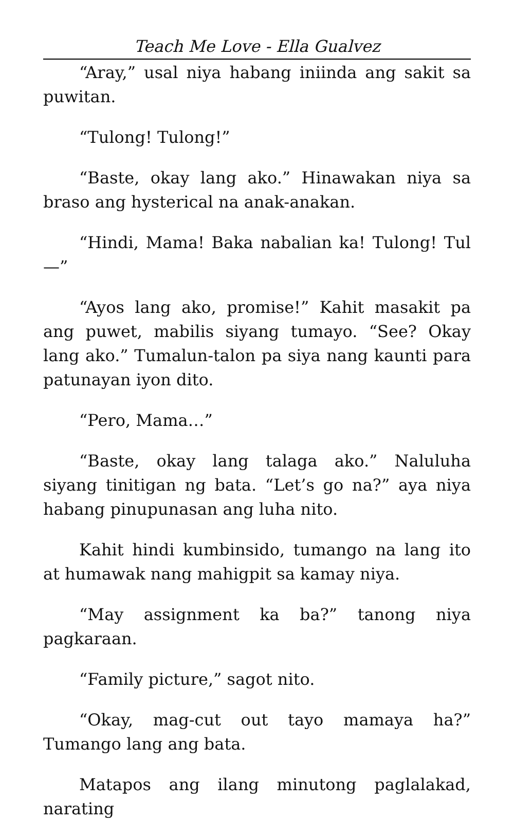Teach Me Love - Ella Gualvez
“Aray,” usal niya habang iniinda ang sakit sa puwitan.
“Tulong! Tulong!”
“Baste, okay lang ako.” Hinawakan niya sa braso ang hysterical na anak-anakan.
“Hindi, Mama! Baka nabalian ka! Tulong! Tul—”
“Ayos lang ako, promise!” Kahit masakit pa ang puwet, mabilis siyang tumayo. “See? Okay lang ako.” Tumalun-talon pa siya nang kaunti para patunayan iyon dito.
“Pero, Mama…”
“Baste, okay lang talaga ako.” Naluluha siyang tinitigan ng bata. “Let’s go na?” aya niya habang pinupunasan ang luha nito.
Kahit hindi kumbinsido, tumango na lang ito at humawak nang mahigpit sa kamay niya.
“May assignment ka ba?” tanong niya pagkaraan.
“Family picture,” sagot nito.
“Okay, mag-cut out tayo mamaya ha?” Tumango lang ang bata.
Matapos ang ilang minutong paglalakad, narating